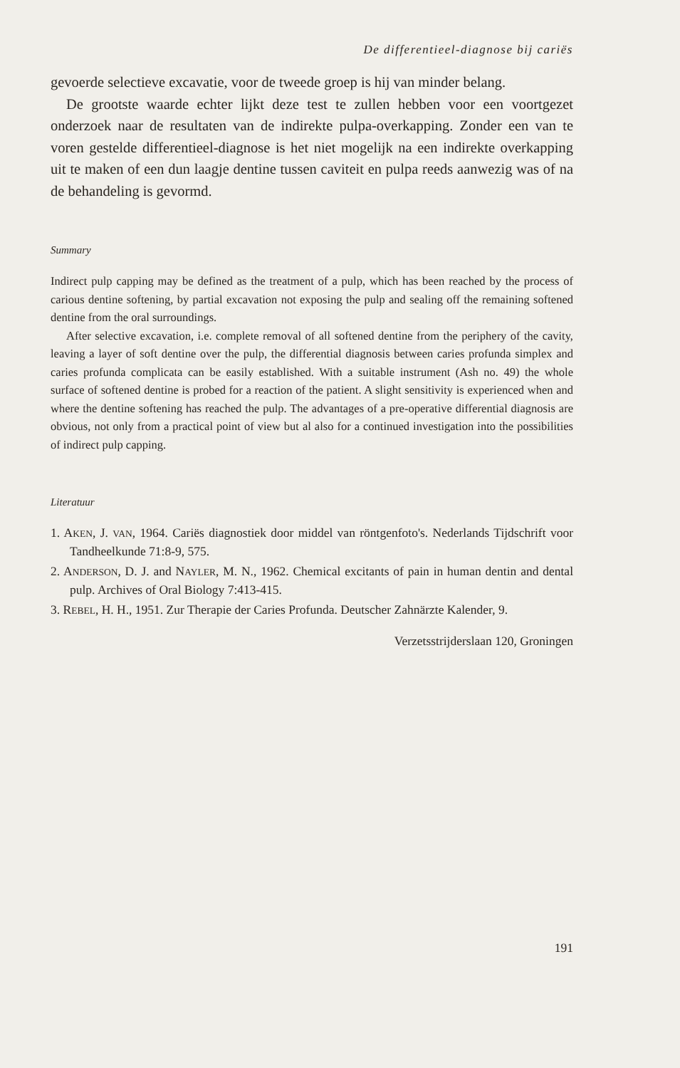De differentieel-diagnose bij cariës
gevoerde selectieve excavatie, voor de tweede groep is hij van minder belang.
De grootste waarde echter lijkt deze test te zullen hebben voor een voortgezet onderzoek naar de resultaten van de indirekte pulpa-overkapping. Zonder een van te voren gestelde differentieel-diagnose is het niet mogelijk na een indirekte overkapping uit te maken of een dun laagje dentine tussen caviteit en pulpa reeds aanwezig was of na de behandeling is gevormd.
Summary
Indirect pulp capping may be defined as the treatment of a pulp, which has been reached by the process of carious dentine softening, by partial excavation not exposing the pulp and sealing off the remaining softened dentine from the oral surroundings.
After selective excavation, i.e. complete removal of all softened dentine from the periphery of the cavity, leaving a layer of soft dentine over the pulp, the differential diagnosis between caries profunda simplex and caries profunda complicata can be easily established. With a suitable instrument (Ash no. 49) the whole surface of softened dentine is probed for a reaction of the patient. A slight sensitivity is experienced when and where the dentine softening has reached the pulp. The advantages of a pre-operative differential diagnosis are obvious, not only from a practical point of view but al also for a continued investigation into the possibilities of indirect pulp capping.
Literatuur
1. AKEN, J. VAN, 1964. Cariës diagnostiek door middel van röntgenfoto's. Nederlands Tijdschrift voor Tandheelkunde 71:8-9, 575.
2. ANDERSON, D. J. and NAYLER, M. N., 1962. Chemical excitants of pain in human dentin and dental pulp. Archives of Oral Biology 7:413-415.
3. REBEL, H. H., 1951. Zur Therapie der Caries Profunda. Deutscher Zahnärzte Kalender, 9.
Verzetsstrijderslaan 120, Groningen
191